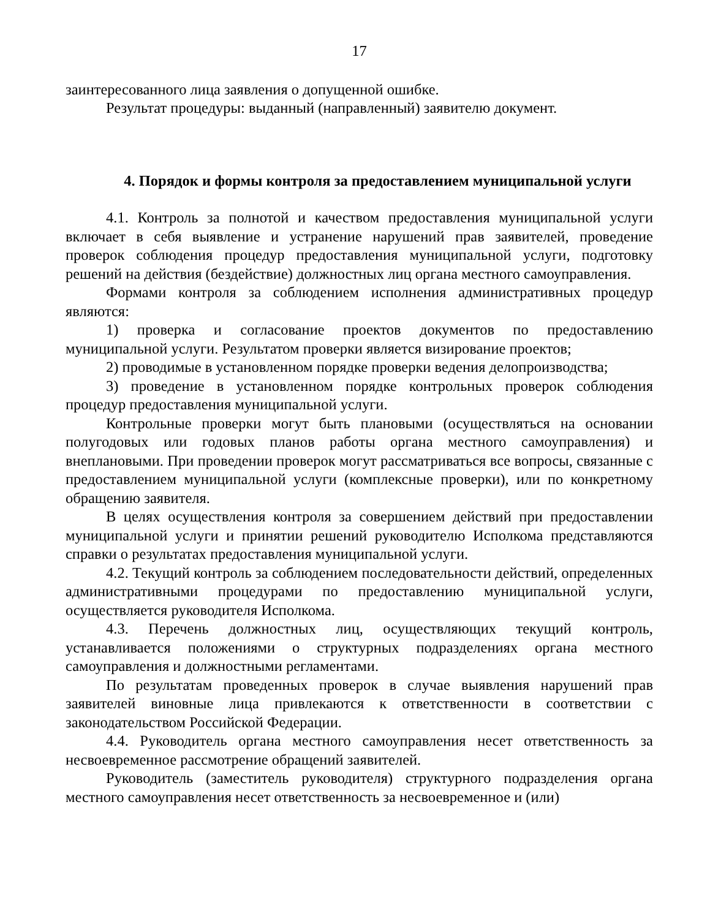17
заинтересованного лица заявления о допущенной ошибке.
Результат процедуры: выданный (направленный) заявителю документ.
4. Порядок и формы контроля за предоставлением муниципальной услуги
4.1. Контроль за полнотой и качеством предоставления муниципальной услуги включает в себя выявление и устранение нарушений прав заявителей, проведение проверок соблюдения процедур предоставления муниципальной услуги, подготовку решений на действия (бездействие) должностных лиц органа местного самоуправления.
Формами контроля за соблюдением исполнения административных процедур являются:
1) проверка и согласование проектов документов по предоставлению муниципальной услуги. Результатом проверки является визирование проектов;
2) проводимые в установленном порядке проверки ведения делопроизводства;
3) проведение в установленном порядке контрольных проверок соблюдения процедур предоставления муниципальной услуги.
Контрольные проверки могут быть плановыми (осуществляться на основании полугодовых или годовых планов работы органа местного самоуправления) и внеплановыми. При проведении проверок могут рассматриваться все вопросы, связанные с предоставлением муниципальной услуги (комплексные проверки), или по конкретному обращению заявителя.
В целях осуществления контроля за совершением действий при предоставлении муниципальной услуги и принятии решений руководителю Исполкома представляются справки о результатах предоставления муниципальной услуги.
4.2. Текущий контроль за соблюдением последовательности действий, определенных административными процедурами по предоставлению муниципальной услуги, осуществляется руководителя Исполкома.
4.3. Перечень должностных лиц, осуществляющих текущий контроль, устанавливается положениями о структурных подразделениях органа местного самоуправления и должностными регламентами.
По результатам проведенных проверок в случае выявления нарушений прав заявителей виновные лица привлекаются к ответственности в соответствии с законодательством Российской Федерации.
4.4. Руководитель органа местного самоуправления несет ответственность за несвоевременное рассмотрение обращений заявителей.
Руководитель (заместитель руководителя) структурного подразделения органа местного самоуправления несет ответственность за несвоевременное и (или)